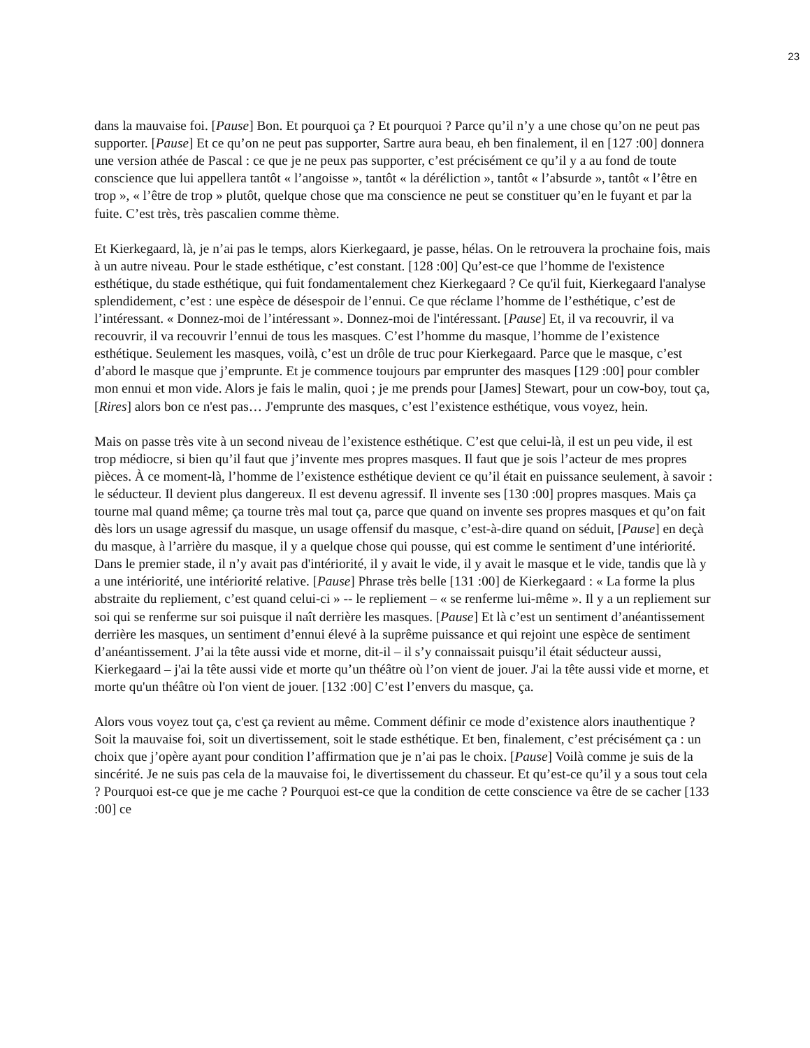23
dans la mauvaise foi. [Pause] Bon. Et pourquoi ça ? Et pourquoi ? Parce qu’il n’y a une chose qu’on ne peut pas supporter. [Pause] Et ce qu’on ne peut pas supporter, Sartre aura beau, eh ben finalement, il en [127 :00] donnera une version athée de Pascal : ce que je ne peux pas supporter, c’est précisément ce qu’il y a au fond de toute conscience que lui appellera tantôt « l’angoisse », tantôt « la déréliction », tantôt « l’absurde », tantôt « l’être en trop », « l’être de trop » plutôt, quelque chose que ma conscience ne peut se constituer qu’en le fuyant et par la fuite. C’est très, très pascalien comme thème.
Et Kierkegaard, là, je n’ai pas le temps, alors Kierkegaard, je passe, hélas. On le retrouvera la prochaine fois, mais à un autre niveau. Pour le stade esthétique, c’est constant. [128 :00] Qu’est-ce que l’homme de l'existence esthétique, du stade esthétique, qui fuit fondamentalement chez Kierkegaard ? Ce qu'il fuit, Kierkegaard l'analyse splendidement, c’est : une espèce de désespoir de l’ennui. Ce que réclame l’homme de l’esthétique, c’est de l’intéressant. « Donnez-moi de l’intéressant ». Donnez-moi de l'intéressant. [Pause] Et, il va recouvrir, il va recouvrir, il va recouvrir l’ennui de tous les masques. C’est l’homme du masque, l’homme de l’existence esthétique. Seulement les masques, voilà, c’est un drôle de truc pour Kierkegaard. Parce que le masque, c’est d’abord le masque que j’emprunte. Et je commence toujours par emprunter des masques [129 :00] pour combler mon ennui et mon vide. Alors je fais le malin, quoi ; je me prends pour [James] Stewart, pour un cow-boy, tout ça, [Rires] alors bon ce n'est pas… J'emprunte des masques, c’est l’existence esthétique, vous voyez, hein.
Mais on passe très vite à un second niveau de l’existence esthétique. C’est que celui-là, il est un peu vide, il est trop médiocre, si bien qu’il faut que j’invente mes propres masques. Il faut que je sois l’acteur de mes propres pièces. À ce moment-là, l’homme de l’existence esthétique devient ce qu’il était en puissance seulement, à savoir : le séducteur. Il devient plus dangereux. Il est devenu agressif. Il invente ses [130 :00] propres masques. Mais ça tourne mal quand même; ça tourne très mal tout ça, parce que quand on invente ses propres masques et qu’on fait dès lors un usage agressif du masque, un usage offensif du masque, c’est-à-dire quand on séduit, [Pause] en deçà du masque, à l’arrière du masque, il y a quelque chose qui pousse, qui est comme le sentiment d’une intériorité. Dans le premier stade, il n’y avait pas d'intériorité, il y avait le vide, il y avait le masque et le vide, tandis que là y a une intériorité, une intériorité relative. [Pause] Phrase très belle [131 :00] de Kierkegaard : « La forme la plus abstraite du repliement, c’est quand celui-ci » -- le repliement – « se renferme lui-même ». Il y a un repliement sur soi qui se renferme sur soi puisque il naît derrière les masques. [Pause] Et là c’est un sentiment d’anéantissement derrière les masques, un sentiment d’ennui élevé à la suprême puissance et qui rejoint une espèce de sentiment d’anéantissement. J’ai la tête aussi vide et morne, dit-il – il s’y connaissait puisqu’il était séducteur aussi, Kierkegaard – j'ai la tête aussi vide et morte qu’un théâtre où l’on vient de jouer. J'ai la tête aussi vide et morne, et morte qu'un théâtre où l'on vient de jouer. [132 :00] C’est l’envers du masque, ça.
Alors vous voyez tout ça, c'est ça revient au même. Comment définir ce mode d’existence alors inauthentique ? Soit la mauvaise foi, soit un divertissement, soit le stade esthétique. Et ben, finalement, c’est précisément ça : un choix que j’opère ayant pour condition l’affirmation que je n’ai pas le choix. [Pause] Voilà comme je suis de la sincérité. Je ne suis pas cela de la mauvaise foi, le divertissement du chasseur. Et qu’est-ce qu’il y a sous tout cela ? Pourquoi est-ce que je me cache ? Pourquoi est-ce que la condition de cette conscience va être de se cacher [133 :00] ce